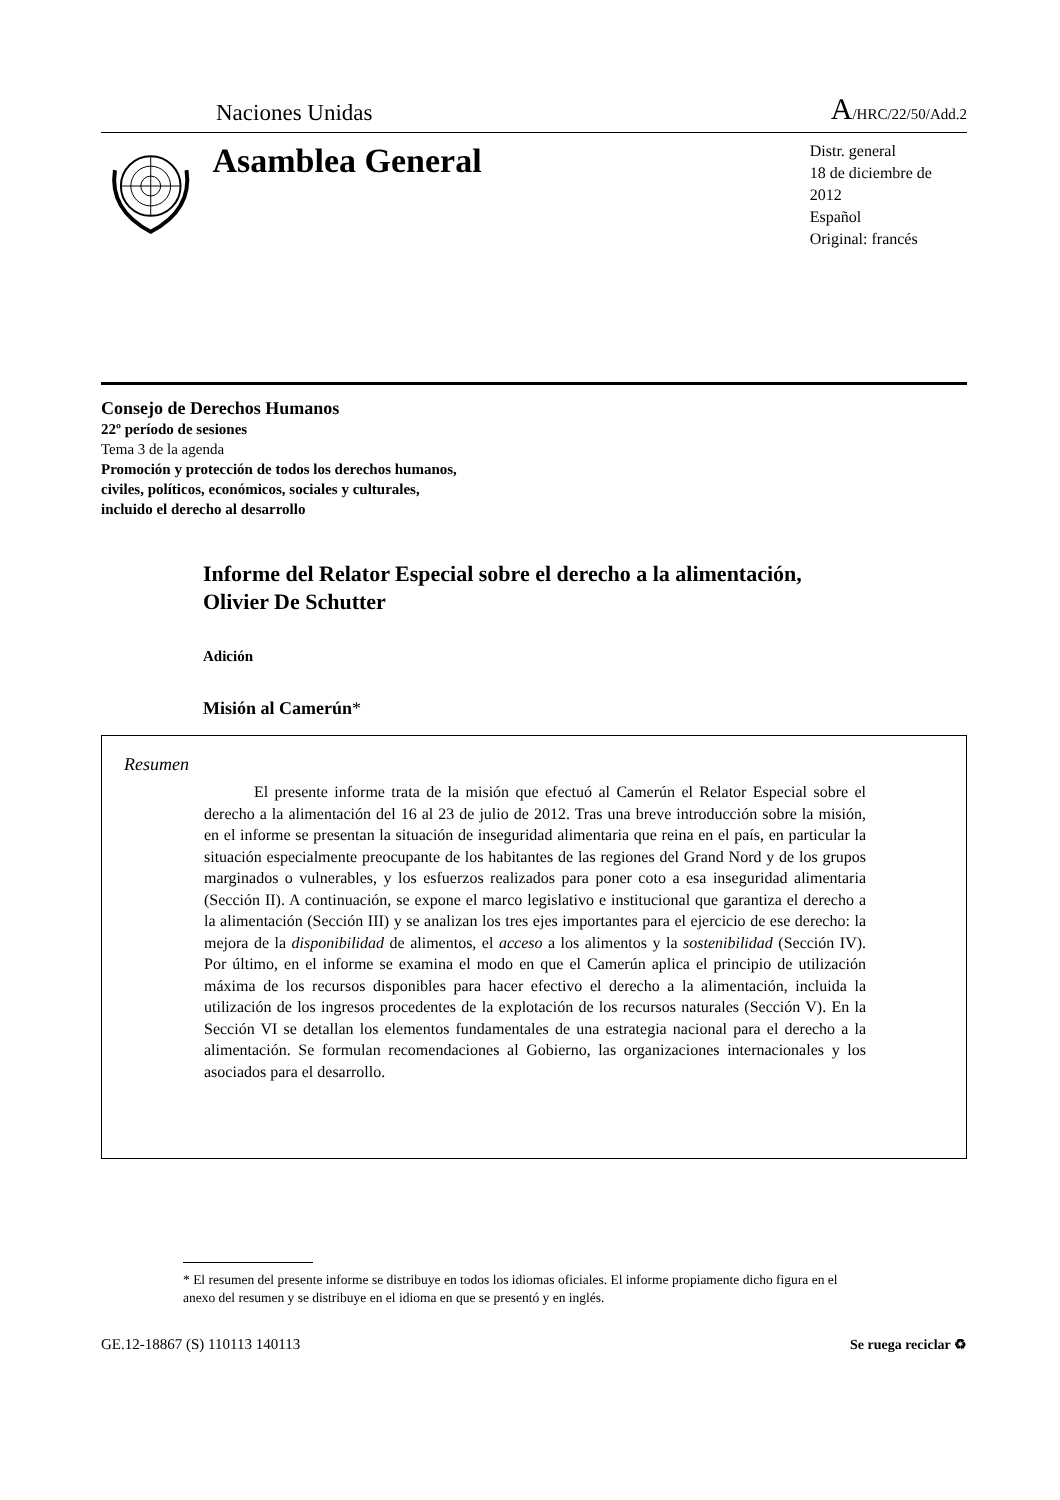Naciones Unidas A/HRC/22/50/Add.2
Asamblea General
Distr. general
18 de diciembre de 2012
Español
Original: francés
Consejo de Derechos Humanos
22º período de sesiones
Tema 3 de la agenda
Promoción y protección de todos los derechos humanos,
civiles, políticos, económicos, sociales y culturales,
incluido el derecho al desarrollo
Informe del Relator Especial sobre el derecho a la alimentación, Olivier De Schutter
Adición
Misión al Camerún*
Resumen
El presente informe trata de la misión que efectuó al Camerún el Relator Especial sobre el derecho a la alimentación del 16 al 23 de julio de 2012. Tras una breve introducción sobre la misión, en el informe se presentan la situación de inseguridad alimentaria que reina en el país, en particular la situación especialmente preocupante de los habitantes de las regiones del Grand Nord y de los grupos marginados o vulnerables, y los esfuerzos realizados para poner coto a esa inseguridad alimentaria (Sección II). A continuación, se expone el marco legislativo e institucional que garantiza el derecho a la alimentación (Sección III) y se analizan los tres ejes importantes para el ejercicio de ese derecho: la mejora de la disponibilidad de alimentos, el acceso a los alimentos y la sostenibilidad (Sección IV). Por último, en el informe se examina el modo en que el Camerún aplica el principio de utilización máxima de los recursos disponibles para hacer efectivo el derecho a la alimentación, incluida la utilización de los ingresos procedentes de la explotación de los recursos naturales (Sección V). En la Sección VI se detallan los elementos fundamentales de una estrategia nacional para el derecho a la alimentación. Se formulan recomendaciones al Gobierno, las organizaciones internacionales y los asociados para el desarrollo.
* El resumen del presente informe se distribuye en todos los idiomas oficiales. El informe propiamente dicho figura en el anexo del resumen y se distribuye en el idioma en que se presentó y en inglés.
GE.12-18867 (S) 110113 140113 Se ruega reciclar ♻